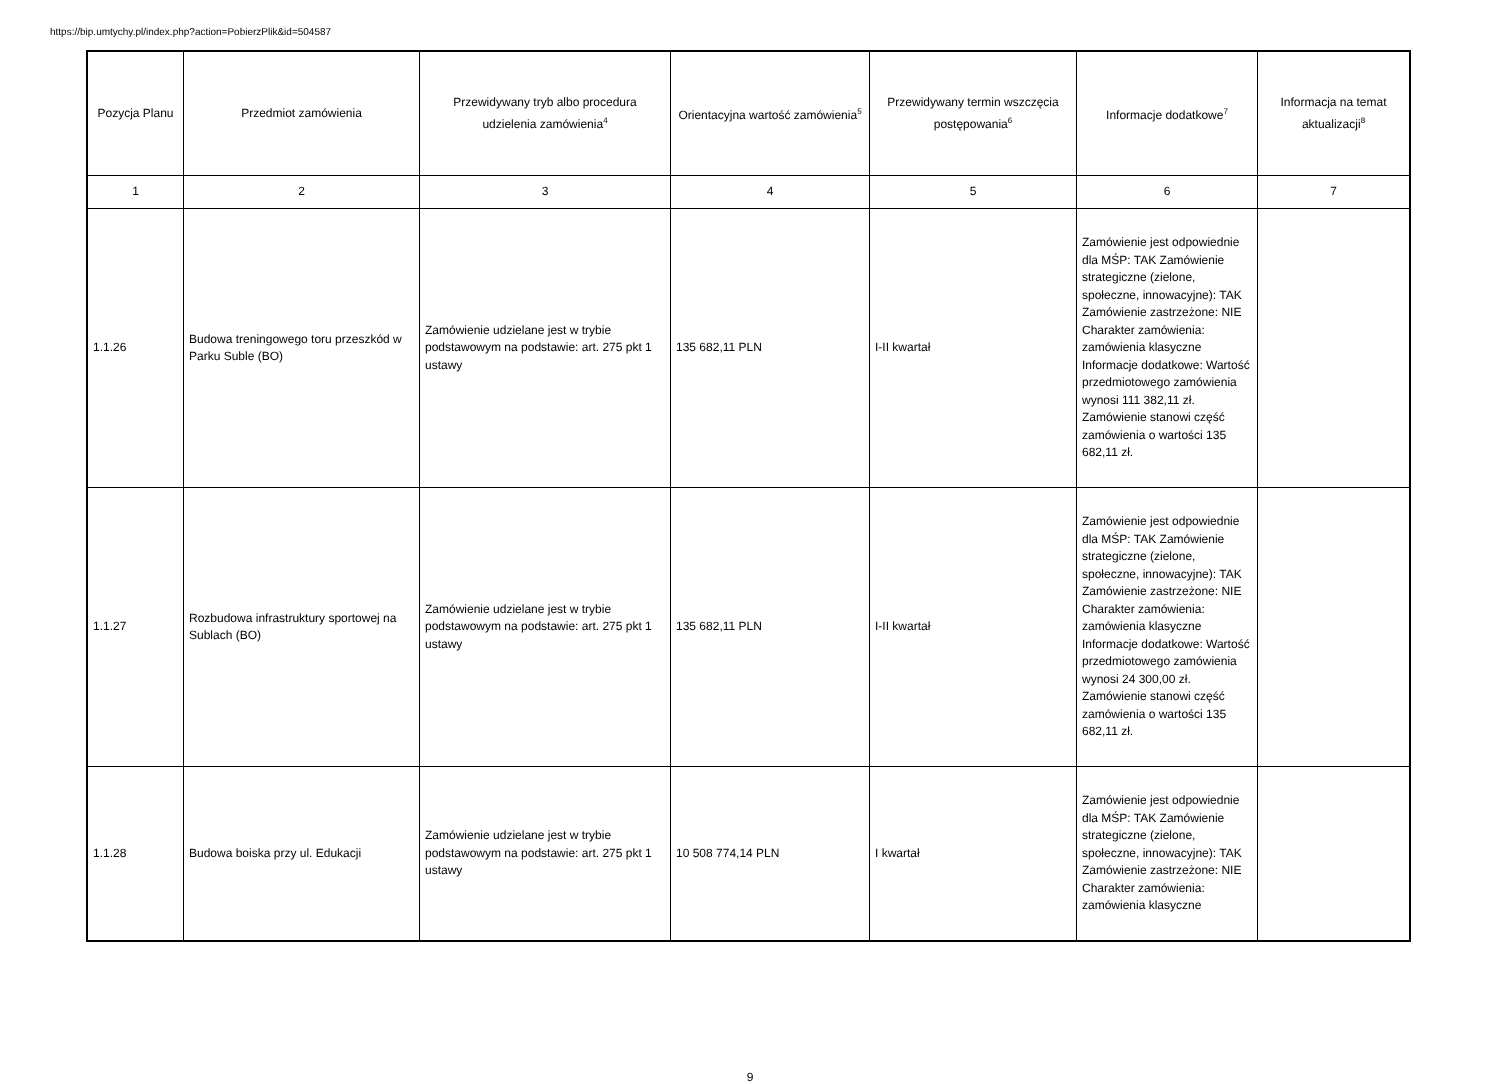https://bip.umtychy.pl/index.php?action=PobierzPlik&id=504587
| Pozycja Planu | Przedmiot zamówienia | Przewidywany tryb albo procedura udzielenia zamówienia<sup>4</sup> | Orientacyjna wartość zamówienia<sup>5</sup> | Przewidywany termin wszczęcia postępowania<sup>6</sup> | Informacje dodatkowe<sup>7</sup> | Informacja na temat aktualizacji<sup>8</sup> |
| --- | --- | --- | --- | --- | --- | --- |
| 1 | 2 | 3 | 4 | 5 | 6 | 7 |
| 1.1.26 | Budowa treningowego toru przeszkód w Parku Suble (BO) | Zamówienie udzielane jest w trybie podstawowym na podstawie: art. 275 pkt 1 ustawy | 135 682,11 PLN | I-II kwartał | Zamówienie jest odpowiednie dla MŚP: TAK Zamówienie strategiczne (zielone, społeczne, innowacyjne): TAK Zamówienie zastrzeżone: NIE Charakter zamówienia: zamówienia klasyczne Informacje dodatkowe: Wartość przedmiotowego zamówienia wynosi 111 382,11 zł. Zamówienie stanowi część zamówienia o wartości 135 682,11 zł. | |
| 1.1.27 | Rozbudowa infrastruktury sportowej na Sublach (BO) | Zamówienie udzielane jest w trybie podstawowym na podstawie: art. 275 pkt 1 ustawy | 135 682,11 PLN | I-II kwartał | Zamówienie jest odpowiednie dla MŚP: TAK Zamówienie strategiczne (zielone, społeczne, innowacyjne): TAK Zamówienie zastrzeżone: NIE Charakter zamówienia: zamówienia klasyczne Informacje dodatkowe: Wartość przedmiotowego zamówienia wynosi 24 300,00 zł. Zamówienie stanowi część zamówienia o wartości 135 682,11 zł. | |
| 1.1.28 | Budowa boiska przy ul. Edukacji | Zamówienie udzielane jest w trybie podstawowym na podstawie: art. 275 pkt 1 ustawy | 10 508 774,14 PLN | I kwartał | Zamówienie jest odpowiednie dla MŚP: TAK Zamówienie strategiczne (zielone, społeczne, innowacyjne): TAK Zamówienie zastrzeżone: NIE Charakter zamówienia: zamówienia klasyczne | |
9